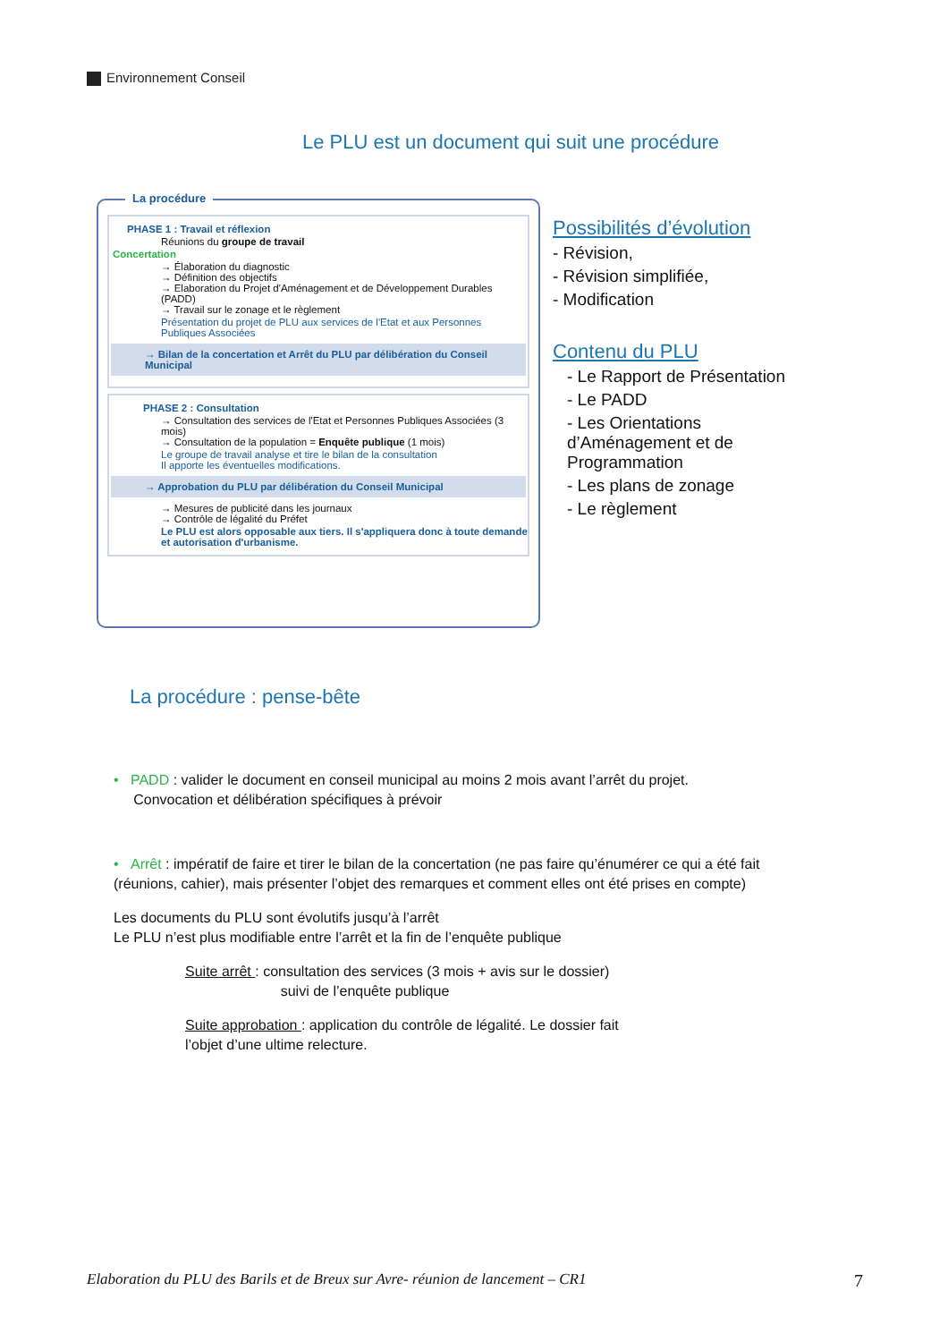Environnement Conseil
Le PLU est un document qui suit une procédure
La procédure
PHASE 1 : Travail et réflexion
Réunions du groupe de travail
Concertation
→ Élaboration du diagnostic
→ Définition des objectifs
→ Elaboration du Projet d'Aménagement et de Développement Durables (PADD)
→ Travail sur le zonage et le règlement
Présentation du projet de PLU aux services de l'Etat et aux Personnes Publiques Associées
→ Bilan de la concertation et Arrêt du PLU par délibération du Conseil Municipal
PHASE 2 : Consultation
→ Consultation des services de l'Etat et Personnes Publiques Associées (3 mois)
→ Consultation de la population = Enquête publique (1 mois)
Le groupe de travail analyse et tire le bilan de la consultation
Il apporte les éventuelles modifications.
→ Approbation du PLU par délibération du Conseil Municipal
→ Mesures de publicité dans les journaux
→ Contrôle de légalité du Préfet
Le PLU est alors opposable aux tiers. Il s'appliquera donc à toute demande et autorisation d'urbanisme.
Possibilités d’évolution
- Révision,
- Révision simplifiée,
- Modification
Contenu du PLU
- Le Rapport de Présentation
- Le PADD
- Les Orientations d’Aménagement et de Programmation
- Les plans de zonage
- Le règlement
La procédure : pense-bête
• PADD : valider le document en conseil municipal au moins 2 mois avant l’arrêt du projet.
Convocation et délibération spécifiques à prévoir
• Arrêt : impératif de faire et tirer le bilan de la concertation (ne pas faire qu’énumérer ce qui a été fait (réunions, cahier), mais présenter l’objet des remarques et comment elles ont été prises en compte)
Les documents du PLU sont évolutifs jusqu’à l’arrêt
Le PLU n’est plus modifiable entre l’arrêt et la fin de l’enquête publique
Suite arrêt : consultation des services (3 mois + avis sur le dossier)
suivi de l’enquête publique
Suite approbation : application du contrôle de légalité. Le dossier fait l’objet d’une ultime relecture.
Elaboration du PLU des Barils et de Breux sur Avre- réunion de lancement – CR1 7